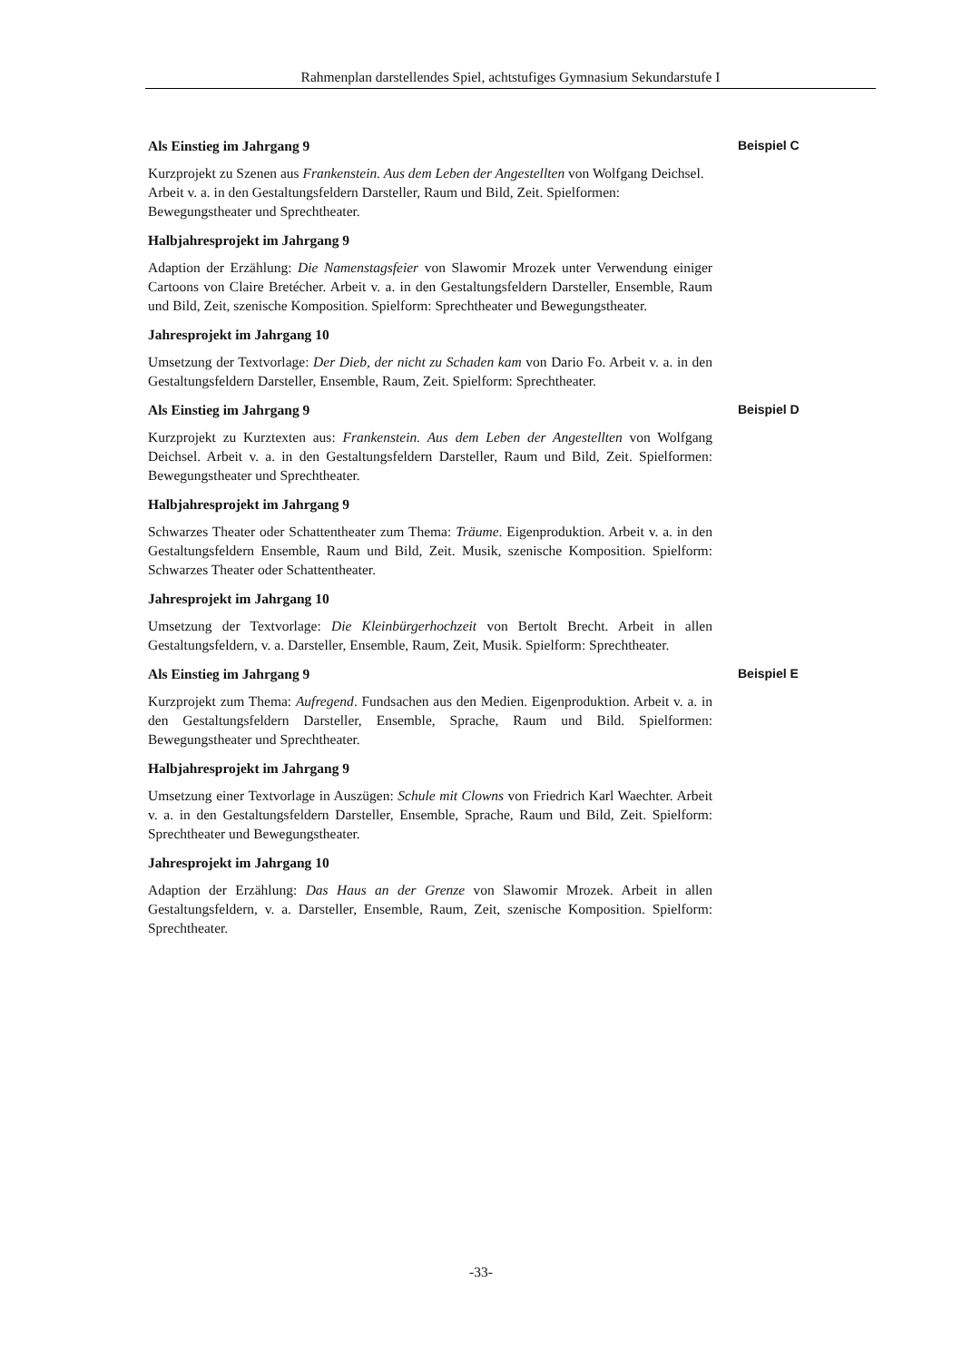Rahmenplan darstellendes Spiel, achtstufiges Gymnasium Sekundarstufe I
Als Einstieg im Jahrgang 9 Beispiel C
Kurzprojekt zu Szenen aus Frankenstein. Aus dem Leben der Angestellten von Wolfgang Deichsel. Arbeit v. a. in den Gestaltungsfeldern Darsteller, Raum und Bild, Zeit. Spielformen: Bewegungstheater und Sprechtheater.
Halbjahresprojekt im Jahrgang 9
Adaption der Erzählung: Die Namenstagsfeier von Slawomir Mrozek unter Verwendung einiger Cartoons von Claire Bretécher. Arbeit v. a. in den Gestaltungsfeldern Darsteller, Ensemble, Raum und Bild, Zeit, szenische Komposition. Spielform: Sprechtheater und Bewegungstheater.
Jahresprojekt im Jahrgang 10
Umsetzung der Textvorlage: Der Dieb, der nicht zu Schaden kam von Dario Fo. Arbeit v. a. in den Gestaltungsfeldern Darsteller, Ensemble, Raum, Zeit. Spielform: Sprechtheater.
Als Einstieg im Jahrgang 9 Beispiel D
Kurzprojekt zu Kurztexten aus: Frankenstein. Aus dem Leben der Angestellten von Wolfgang Deichsel. Arbeit v. a. in den Gestaltungsfeldern Darsteller, Raum und Bild, Zeit. Spielformen: Bewegungstheater und Sprechtheater.
Halbjahresprojekt im Jahrgang 9
Schwarzes Theater oder Schattentheater zum Thema: Träume. Eigenproduktion. Arbeit v. a. in den Gestaltungsfeldern Ensemble, Raum und Bild, Zeit. Musik, szenische Komposition. Spielform: Schwarzes Theater oder Schattentheater.
Jahresprojekt im Jahrgang 10
Umsetzung der Textvorlage: Die Kleinbürgerhochzeit von Bertolt Brecht. Arbeit in allen Gestaltungsfeldern, v. a. Darsteller, Ensemble, Raum, Zeit, Musik. Spielform: Sprechtheater.
Als Einstieg im Jahrgang 9 Beispiel E
Kurzprojekt zum Thema: Aufregend. Fundsachen aus den Medien. Eigenproduktion. Arbeit v. a. in den Gestaltungsfeldern Darsteller, Ensemble, Sprache, Raum und Bild. Spielformen: Bewegungstheater und Sprechtheater.
Halbjahresprojekt im Jahrgang 9
Umsetzung einer Textvorlage in Auszügen: Schule mit Clowns von Friedrich Karl Waechter. Arbeit v. a. in den Gestaltungsfeldern Darsteller, Ensemble, Sprache, Raum und Bild, Zeit. Spielform: Sprechtheater und Bewegungstheater.
Jahresprojekt im Jahrgang 10
Adaption der Erzählung: Das Haus an der Grenze von Slawomir Mrozek. Arbeit in allen Gestaltungsfeldern, v. a. Darsteller, Ensemble, Raum, Zeit, szenische Komposition. Spielform: Sprechtheater.
-33-